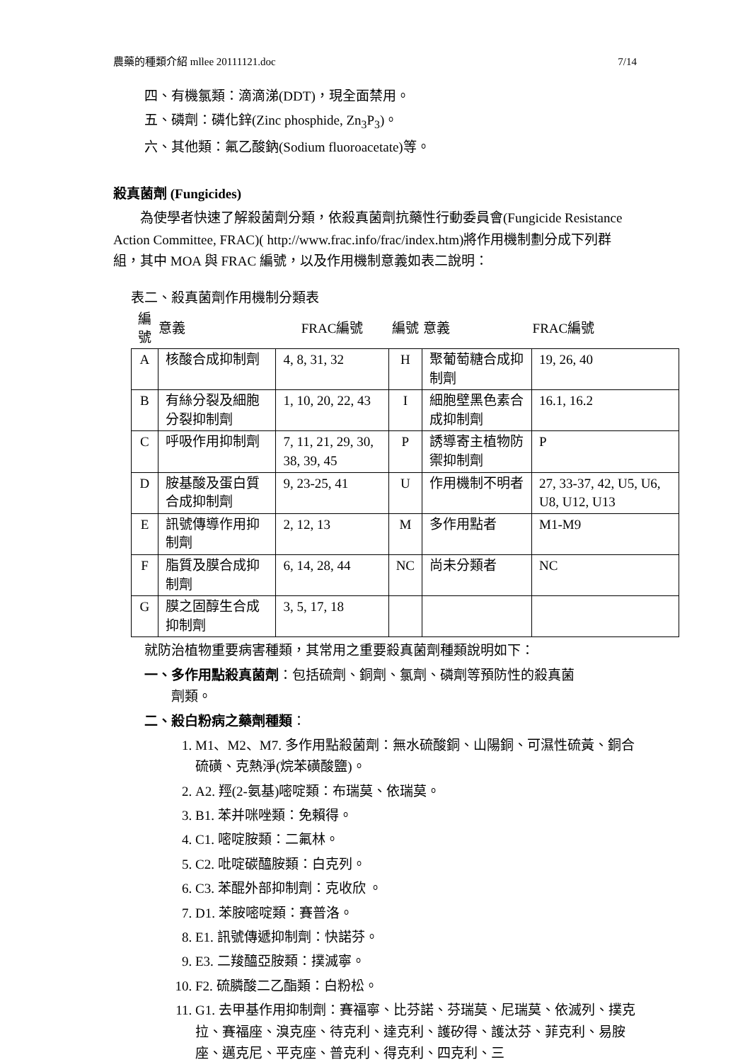農藥的種類介紹 mllee 20111121.doc 7/14
四、有機氯類：滴滴涕(DDT)，現全面禁用。
五、磷劑：磷化鋅(Zinc phosphide, Zn<sub>3</sub>P<sub>3</sub>)。
六、其他類：氟乙酸鈉(Sodium fluoroacetate)等。
殺真菌劑 (Fungicides)
　　為使學者快速了解殺菌劑分類，依殺真菌劑抗藥性行動委員會(Fungicide Resistance Action Committee, FRAC)( http://www.frac.info/frac/index.htm)將作用機制劃分成下列群組，其中 MOA 與 FRAC 編號，以及作用機制意義如表二說明：
表二、殺真菌劑作用機制分類表
| 編號 | 意義 | FRAC編號 | 編號 | 意義 | FRAC編號 |
| --- | --- | --- | --- | --- | --- |
| A | 核酸合成抑制劑 | 4, 8, 31, 32 | H | 聚葡萄糖合成抑制劑 | 19, 26, 40 |
| B | 有絲分裂及細胞分裂抑制劑 | 1, 10, 20, 22, 43 | I | 細胞壁黑色素合成抑制劑 | 16.1, 16.2 |
| C | 呼吸作用抑制劑 | 7, 11, 21, 29, 30, 38, 39, 45 | P | 誘導寄主植物防禦抑制劑 | P |
| D | 胺基酸及蛋白質合成抑制劑 | 9, 23-25, 41 | U | 作用機制不明者 | 27, 33-37, 42, U5, U6, U8, U12, U13 |
| E | 訊號傳導作用抑制劑 | 2, 12, 13 | M | 多作用點者 | M1-M9 |
| F | 脂質及膜合成抑制劑 | 6, 14, 28, 44 | NC | 尚未分類者 | NC |
| G | 膜之固醇生合成抑制劑 | 3, 5, 17, 18 | | | |
就防治植物重要病害種類，其常用之重要殺真菌劑種類說明如下：
一、多作用點殺真菌劑：包括硫劑、銅劑、氯劑、磷劑等預防性的殺真菌
　　劑類。
二、殺白粉病之藥劑種類：
1. M1、M2、M7. 多作用點殺菌劑：無水硫酸銅、山陽銅、可濕性硫黃、銅合硫磺、克熱淨(烷苯磺酸鹽)。
2. A2. 羥(2-氨基)嘧啶類：布瑞莫、依瑞莫。
3. B1. 苯并咪唑類：免賴得。
4. C1. 嘧啶胺類：二氟林。
5. C2. 吡啶碳醯胺類：白克列。
6. C3. 苯醌外部抑制劑：克收欣 。
7. D1. 苯胺嘧啶類：賽普洛。
8. E1. 訊號傳遞抑制劑：快諾芬。
9. E3. 二羧醯亞胺類：撲滅寧。
10. F2. 硫膦酸二乙酯類：白粉松。
11. G1. 去甲基作用抑制劑：賽福寧、比芬諾、芬瑞莫、尼瑞莫、依滅列、撲克拉、賽福座、溴克座、待克利、達克利、護矽得、護汰芬、菲克利、易胺座、邁克尼、平克座、普克利、得克利、四克利、三